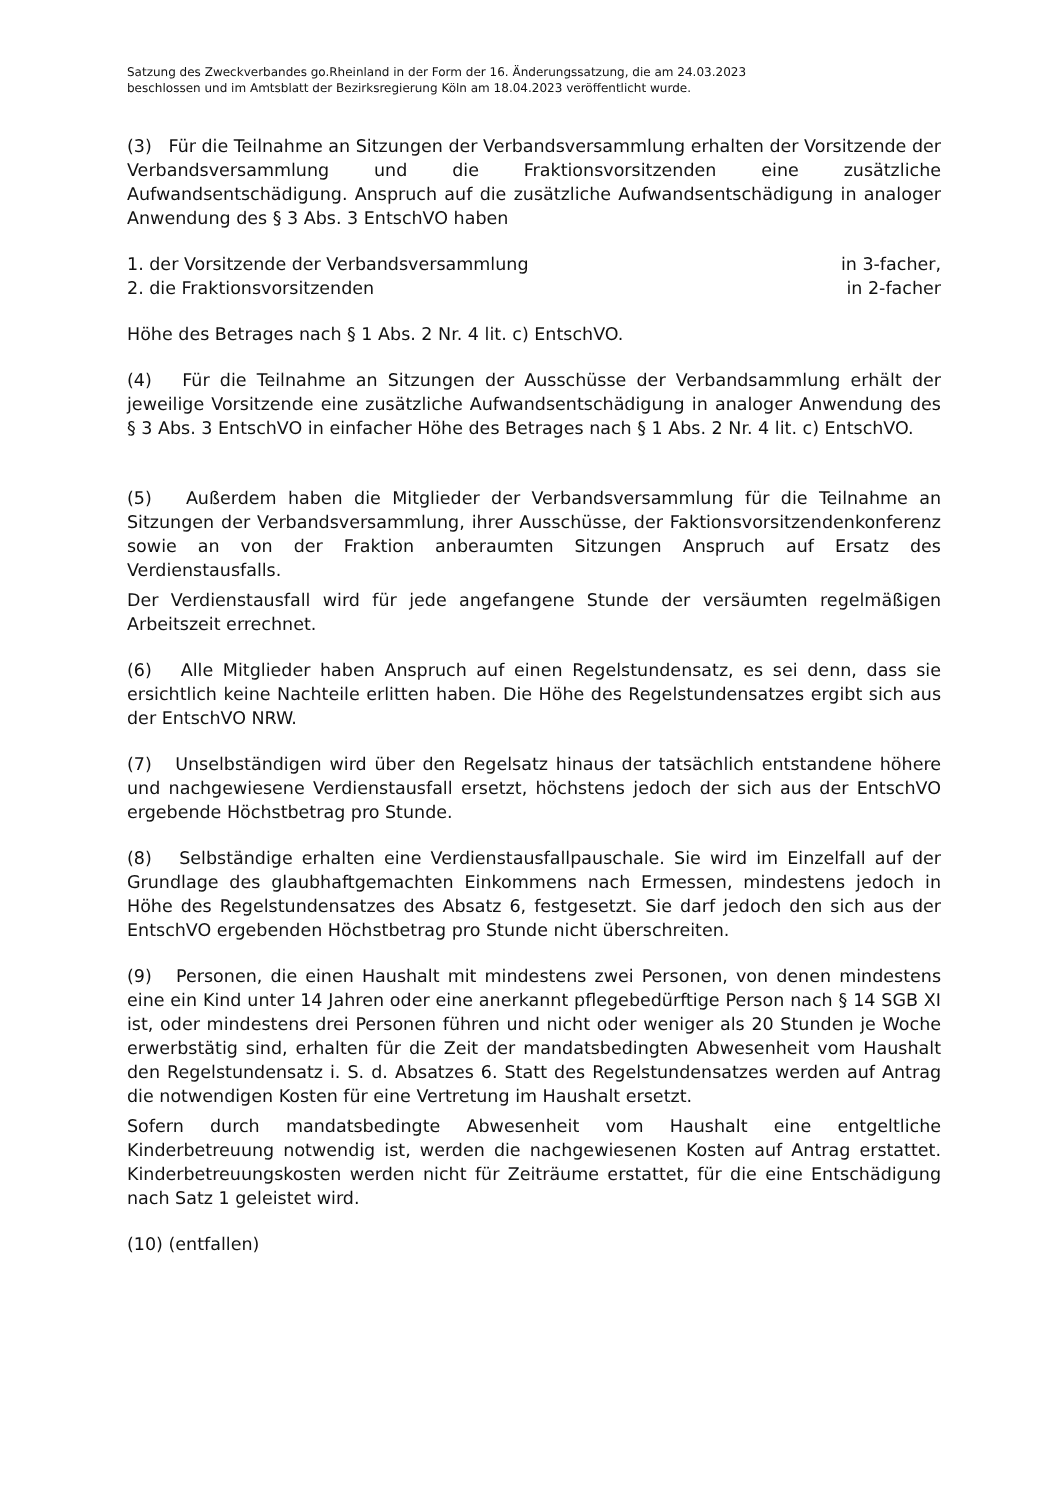Satzung des Zweckverbandes go.Rheinland in der Form der 16. Änderungssatzung, die am 24.03.2023
beschlossen und im Amtsblatt der Bezirksregierung Köln am 18.04.2023 veröffentlicht wurde.
(3) Für die Teilnahme an Sitzungen der Verbandsversammlung erhalten der Vorsitzende der Verbandsversammlung und die Fraktionsvorsitzenden eine zusätzliche Aufwandsentschädigung. Anspruch auf die zusätzliche Aufwandsentschädigung in analoger Anwendung des § 3 Abs. 3 EntschVO haben
1. der Vorsitzende der Verbandsversammlung in 3-facher,
2. die Fraktionsvorsitzenden in 2-facher
Höhe des Betrages nach § 1 Abs. 2 Nr. 4 lit. c) EntschVO.
(4) Für die Teilnahme an Sitzungen der Ausschüsse der Verbandsammlung erhält der jeweilige Vorsitzende eine zusätzliche Aufwandsentschädigung in analoger Anwendung des § 3 Abs. 3 EntschVO in einfacher Höhe des Betrages nach § 1 Abs. 2 Nr. 4 lit. c) EntschVO.
(5) Außerdem haben die Mitglieder der Verbandsversammlung für die Teilnahme an Sitzungen der Verbandsversammlung, ihrer Ausschüsse, der Faktionsvorsitzendenkonferenz sowie an von der Fraktion anberaumten Sitzungen Anspruch auf Ersatz des Verdienstausfalls.
Der Verdienstausfall wird für jede angefangene Stunde der versäumten regelmäßigen Arbeitszeit errechnet.
(6) Alle Mitglieder haben Anspruch auf einen Regelstundensatz, es sei denn, dass sie ersichtlich keine Nachteile erlitten haben. Die Höhe des Regelstundensatzes ergibt sich aus der EntschVO NRW.
(7) Unselbständigen wird über den Regelsatz hinaus der tatsächlich entstandene höhere und nachgewiesene Verdienstausfall ersetzt, höchstens jedoch der sich aus der EntschVO ergebende Höchstbetrag pro Stunde.
(8) Selbständige erhalten eine Verdienstausfallpauschale. Sie wird im Einzelfall auf der Grundlage des glaubhaftgemachten Einkommens nach Ermessen, mindestens jedoch in Höhe des Regelstundensatzes des Absatz 6, festgesetzt. Sie darf jedoch den sich aus der EntschVO ergebenden Höchstbetrag pro Stunde nicht überschreiten.
(9) Personen, die einen Haushalt mit mindestens zwei Personen, von denen mindestens eine ein Kind unter 14 Jahren oder eine anerkannt pflegebedürftige Person nach § 14 SGB XI ist, oder mindestens drei Personen führen und nicht oder weniger als 20 Stunden je Woche erwerbstätig sind, erhalten für die Zeit der mandatsbedingten Abwesenheit vom Haushalt den Regelstundensatz i. S. d. Absatzes 6. Statt des Regelstundensatzes werden auf Antrag die notwendigen Kosten für eine Vertretung im Haushalt ersetzt.
Sofern durch mandatsbedingte Abwesenheit vom Haushalt eine entgeltliche Kinderbetreuung notwendig ist, werden die nachgewiesenen Kosten auf Antrag erstattet. Kinderbetreuungskosten werden nicht für Zeiträume erstattet, für die eine Entschädigung nach Satz 1 geleistet wird.
(10) (entfallen)